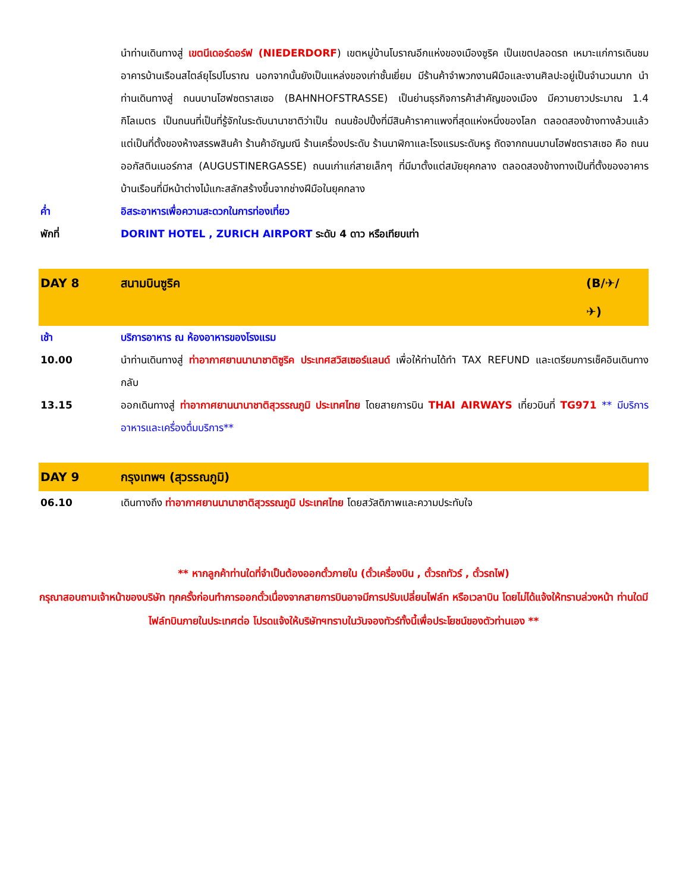นำท่านเดินทางสู่ เขตนีเดอร์ดอร์ฟ (NIEDERDORF) เขตหมู่บ้านโบราณอีกแห่งของเมืองซูริค เป็นเขตปลอดรถ เหมาะแก่การเดินชมอาคารบ้านเรือนสไตล์ยุโรปโบราณ นอกจากนั้นยังเป็นแหล่งของเก่าชั้นเยี่ยม มีร้านค้าจำพวกงานฝีมือและงานศิลปะอยู่เป็นจำนวนมาก นำท่านเดินทางสู่ ถนนบานโฮฟซตราสเซอ (BAHNHOFSTRASSE) เป็นย่านธุรกิจการค้าสำคัญของเมือง มีความยาวประมาณ 1.4 กิโลเมตร เป็นถนนที่เป็นที่รู้จักในระดับนานาชาติว่าเป็น ถนนช้อปปิ้งที่มีสินค้าราคาแพงที่สุดแห่งหนึ่งของโลก ตลอดสองข้างทางล้วนแล้วแต่เป็นที่ตั้งของห้างสรรพสินค้า ร้านค้าอัญมณี ร้านเครื่องประดับ ร้านนาฬิกาและโรงแรมระดับหรู ถัดจากถนนบานโฮฟซตราสเซอ คือ ถนนออกัสตินเนอร์กาส (AUGUSTINERGASSE) ถนนเก่าแก่สายเล็กๆ ที่มีมาตั้งแต่สมัยยุคกลาง ตลอดสองข้างทางเป็นที่ตั้งของอาคารบ้านเรือนที่มีหน้าต่างไม้แกะสลักสร้างขึ้นจากช่างฝีมือในยุคกลาง
ค่ำ อิสระอาหารเพื่อความสะดวกในการท่องเที่ยว
พักที่ DORINT HOTEL , ZURICH AIRPORT ระดับ 4 ดาว หรือเทียบเท่า
DAY 8 สนามบินซูริค (B/✈/✈)
เช้า บริการอาหาร ณ ห้องอาหารของโรงแรม
10.00 นำท่านเดินทางสู่ ท่าอากาศยานนานาชาติซูริค ประเทศสวิสเซอร์แลนด์ เพื่อให้ท่านได้ทำ TAX REFUND และเตรียมการเช็คอินเดินทางกลับ
13.15 ออกเดินทางสู่ ท่าอากาศยานนานาชาติสุวรรณภูมิ ประเทศไทย โดยสายการบิน THAI AIRWAYS เที่ยวบินที่ TG971 ** มีบริการอาหารและเครื่องดื่มบริการ**
DAY 9 กรุงเทพฯ (สุวรรณภูมิ)
06.10 เดินทางถึง ท่าอากาศยานนานาชาติสุวรรณภูมิ ประเทศไทย โดยสวัสดิภาพและความประทับใจ
** หากลูกค้าท่านใดที่จำเป็นต้องออกตั๋วภายใน (ตั๋วเครื่องบิน , ตั๋วรถทัวร์ , ตั๋วรถไฟ)
กรุณาสอบถามเจ้าหน้าของบริษัท ทุกครั้งก่อนทำการออกตั๋วเนื่องจากสายการบินอาจมีการปรับเปลี่ยนไฟล์ท หรือเวลาบิน โดยไม่ได้แจ้งให้ทราบล่วงหน้า ท่านใดมีไฟล์ทบินภายในประเทศต่อ โปรดแจ้งให้บริษัทฯทราบในวันจองทัวร์ทั้งนี้เพื่อประโยชน์ของตัวท่านเอง **